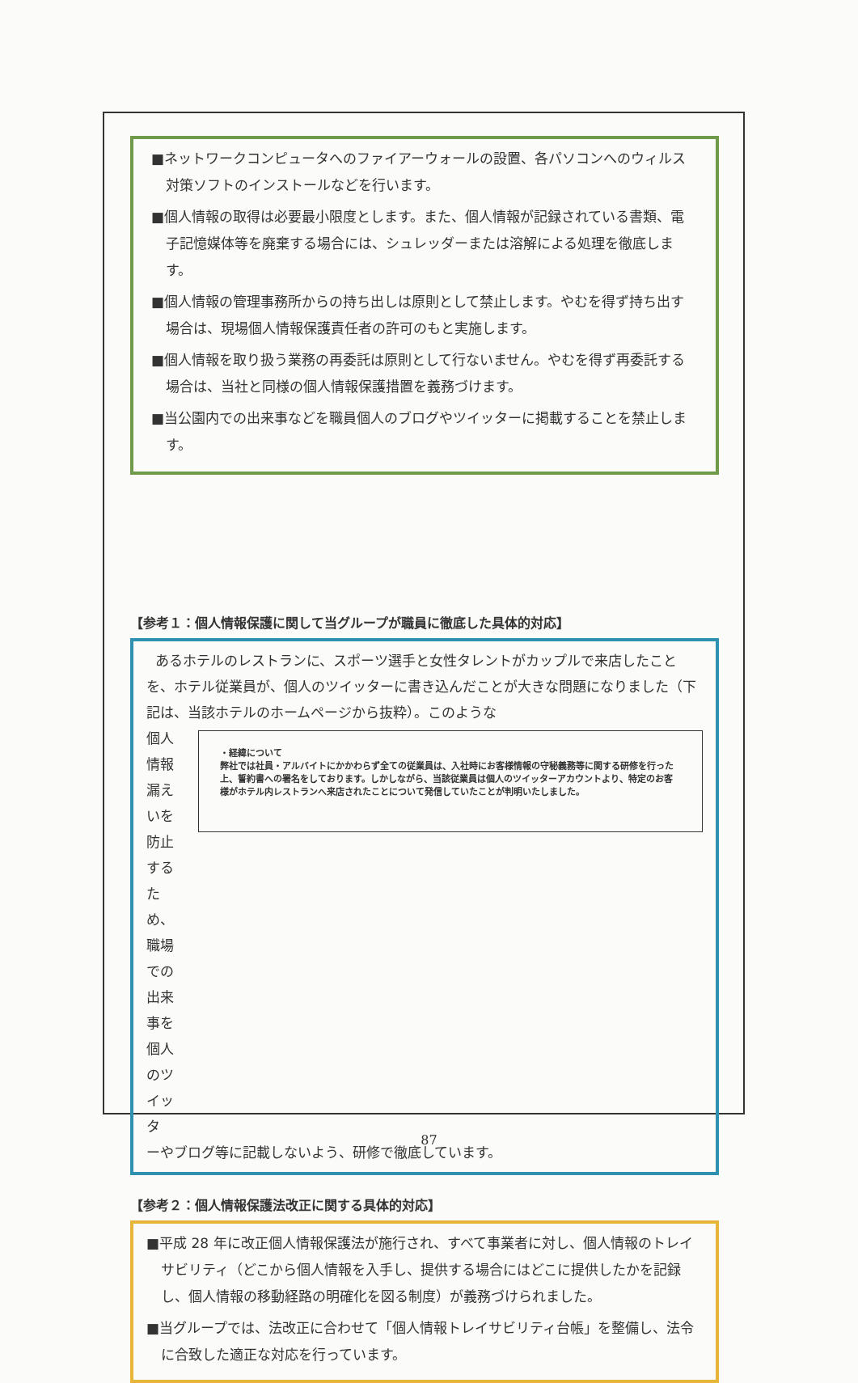■ネットワークコンピュータへのファイアーウォールの設置、各パソコンへのウィルス対策ソフトのインストールなどを行います。
■個人情報の取得は必要最小限度とします。また、個人情報が記録されている書類、電子記憶媒体等を廃棄する場合には、シュレッダーまたは溶解による処理を徹底します。
■個人情報の管理事務所からの持ち出しは原則として禁止します。やむを得ず持ち出す場合は、現場個人情報保護責任者の許可のもと実施します。
■個人情報を取り扱う業務の再委託は原則として行ないません。やむを得ず再委託する場合は、当社と同様の個人情報保護措置を義務づけます。
■当公園内での出来事などを職員個人のブログやツイッターに掲載することを禁止します。
【参考１：個人情報保護に関して当グループが職員に徹底した具体的対応】
あるホテルのレストランに、スポーツ選手と女性タレントがカップルで来店したことを、ホテル従業員が、個人のツイッターに書き込んだことが大きな問題になりました（下記は、当該ホテルのホームページから抜粋）。このような
個人情報漏えいを防止するため、職場での出来事を個人のツイッタ
・経緯について
弊社では社員・アルバイトにかかわらず全ての従業員は、入社時にお客様情報の守秘義務等に関する研修を行った上、誓約書への署名をしております。しかしながら、当該従業員は個人のツイッターアカウントより、特定のお客様がホテル内レストランへ来店されたことについて発信していたことが判明いたしました。
ーやブログ等に記載しないよう、研修で徹底しています。
【参考２：個人情報保護法改正に関する具体的対応】
■平成 28 年に改正個人情報保護法が施行され、すべて事業者に対し、個人情報のトレイサビリティ（どこから個人情報を入手し、提供する場合にはどこに提供したかを記録し、個人情報の移動経路の明確化を図る制度）が義務づけられました。
■当グループでは、法改正に合わせて「個人情報トレイサビリティ台帳」を整備し、法令に合致した適正な対応を行っています。
87